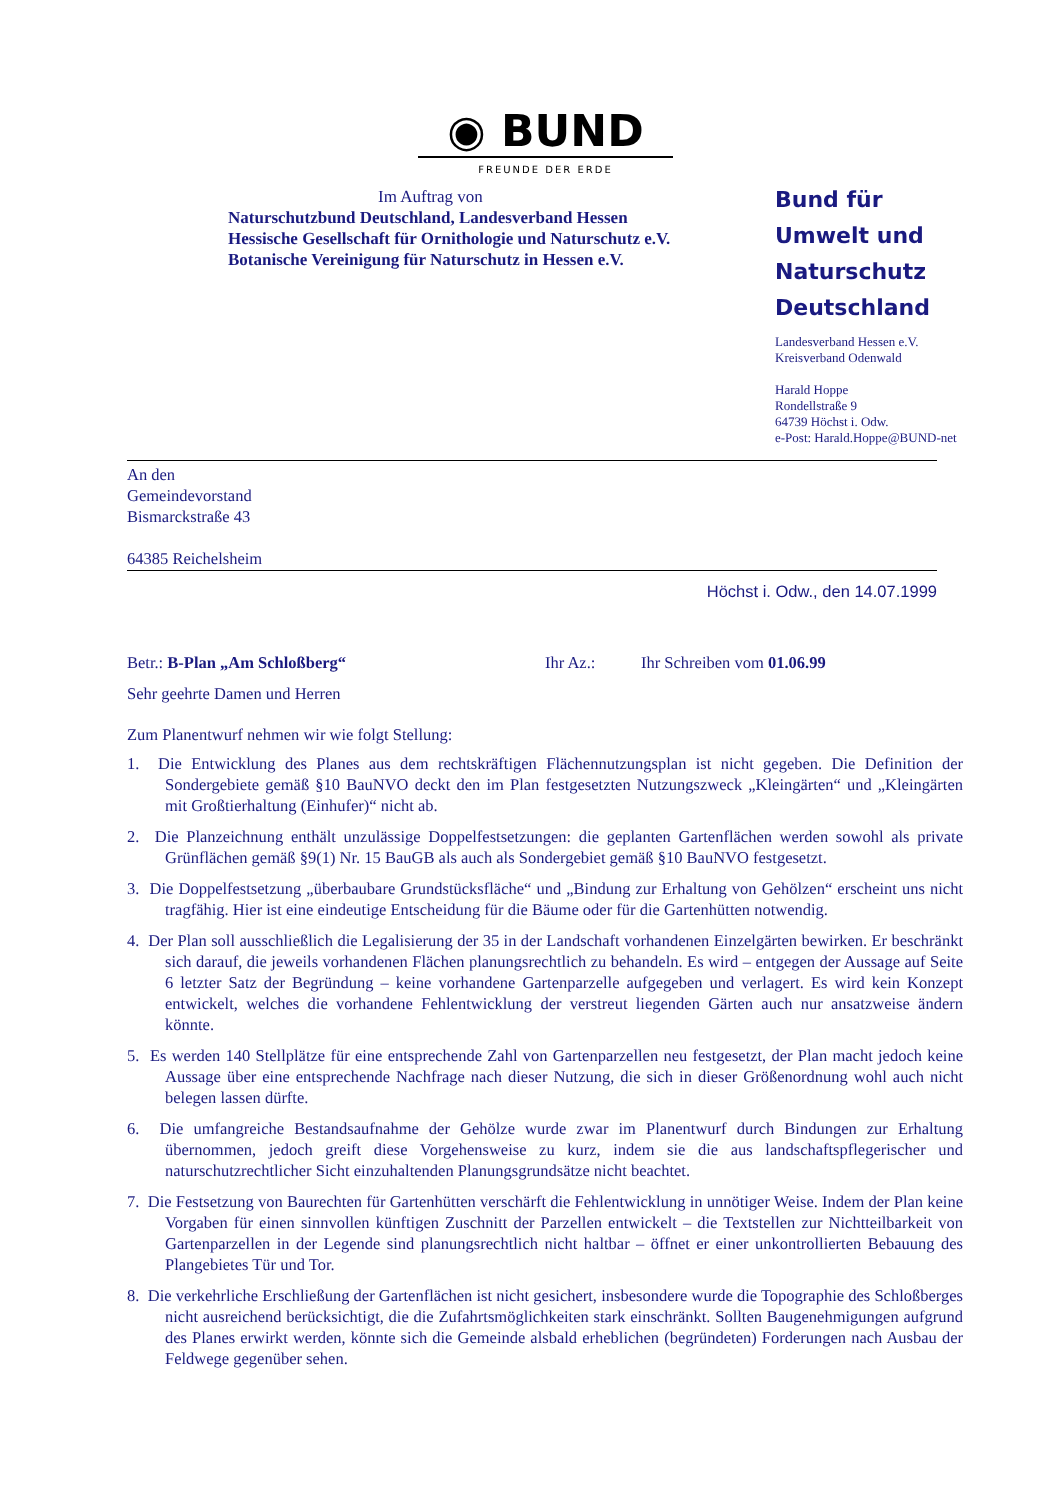◉ BUND
FREUNDE DER ERDE
Im Auftrag von
Naturschutzbund Deutschland, Landesverband Hessen
Hessische Gesellschaft für Ornithologie und Naturschutz e.V.
Botanische Vereinigung für Naturschutz in Hessen e.V.
Bund für
Umwelt und
Naturschutz
Deutschland
Landesverband Hessen e.V.
Kreisverband Odenwald
Harald Hoppe
Rondellstraße 9
64739 Höchst i. Odw.
e-Post: Harald.Hoppe@BUND-net
An den
Gemeindevorstand
Bismarckstraße 43
64385 Reichelsheim
Höchst i. Odw., den 14.07.1999
Betr.: B-Plan „Am Schloßberg“Ihr Az.: Ihr Schreiben vom 01.06.99
Sehr geehrte Damen und Herren
Zum Planentwurf nehmen wir wie folgt Stellung:
1. Die Entwicklung des Planes aus dem rechtskräftigen Flächennutzungsplan ist nicht gegeben. Die Definition der Sondergebiete gemäß §10 BauNVO deckt den im Plan festgesetzten Nutzungszweck „Kleingärten“ und „Kleingärten mit Großtierhaltung (Einhufer)“ nicht ab.
2. Die Planzeichnung enthält unzulässige Doppelfestsetzungen: die geplanten Gartenflächen werden sowohl als private Grünflächen gemäß §9(1) Nr. 15 BauGB als auch als Sondergebiet gemäß §10 BauNVO festgesetzt.
3. Die Doppelfestsetzung „überbaubare Grundstücksfläche“ und „Bindung zur Erhaltung von Gehölzen“ erscheint uns nicht tragfähig. Hier ist eine eindeutige Entscheidung für die Bäume oder für die Gartenhütten notwendig.
4. Der Plan soll ausschließlich die Legalisierung der 35 in der Landschaft vorhandenen Einzelgärten bewirken. Er beschränkt sich darauf, die jeweils vorhandenen Flächen planungsrechtlich zu behandeln. Es wird – entgegen der Aussage auf Seite 6 letzter Satz der Begründung – keine vorhandene Gartenparzelle aufgegeben und verlagert. Es wird kein Konzept entwickelt, welches die vorhandene Fehlentwicklung der verstreut liegenden Gärten auch nur ansatzweise ändern könnte.
5. Es werden 140 Stellplätze für eine entsprechende Zahl von Gartenparzellen neu festgesetzt, der Plan macht jedoch keine Aussage über eine entsprechende Nachfrage nach dieser Nutzung, die sich in dieser Größenordnung wohl auch nicht belegen lassen dürfte.
6. Die umfangreiche Bestandsaufnahme der Gehölze wurde zwar im Planentwurf durch Bindungen zur Erhaltung übernommen, jedoch greift diese Vorgehensweise zu kurz, indem sie die aus landschaftspflegerischer und naturschutzrechtlicher Sicht einzuhaltenden Planungsgrundsätze nicht beachtet.
7. Die Festsetzung von Baurechten für Gartenhütten verschärft die Fehlentwicklung in unnötiger Weise. Indem der Plan keine Vorgaben für einen sinnvollen künftigen Zuschnitt der Parzellen entwickelt – die Textstellen zur Nichtteilbarkeit von Gartenparzellen in der Legende sind planungsrechtlich nicht haltbar – öffnet er einer unkontrollierten Bebauung des Plangebietes Tür und Tor.
8. Die verkehrliche Erschließung der Gartenflächen ist nicht gesichert, insbesondere wurde die Topographie des Schloßberges nicht ausreichend berücksichtigt, die die Zufahrtsmöglichkeiten stark einschränkt. Sollten Baugenehmigungen aufgrund des Planes erwirkt werden, könnte sich die Gemeinde alsbald erheblichen (begründeten) Forderungen nach Ausbau der Feldwege gegenüber sehen.